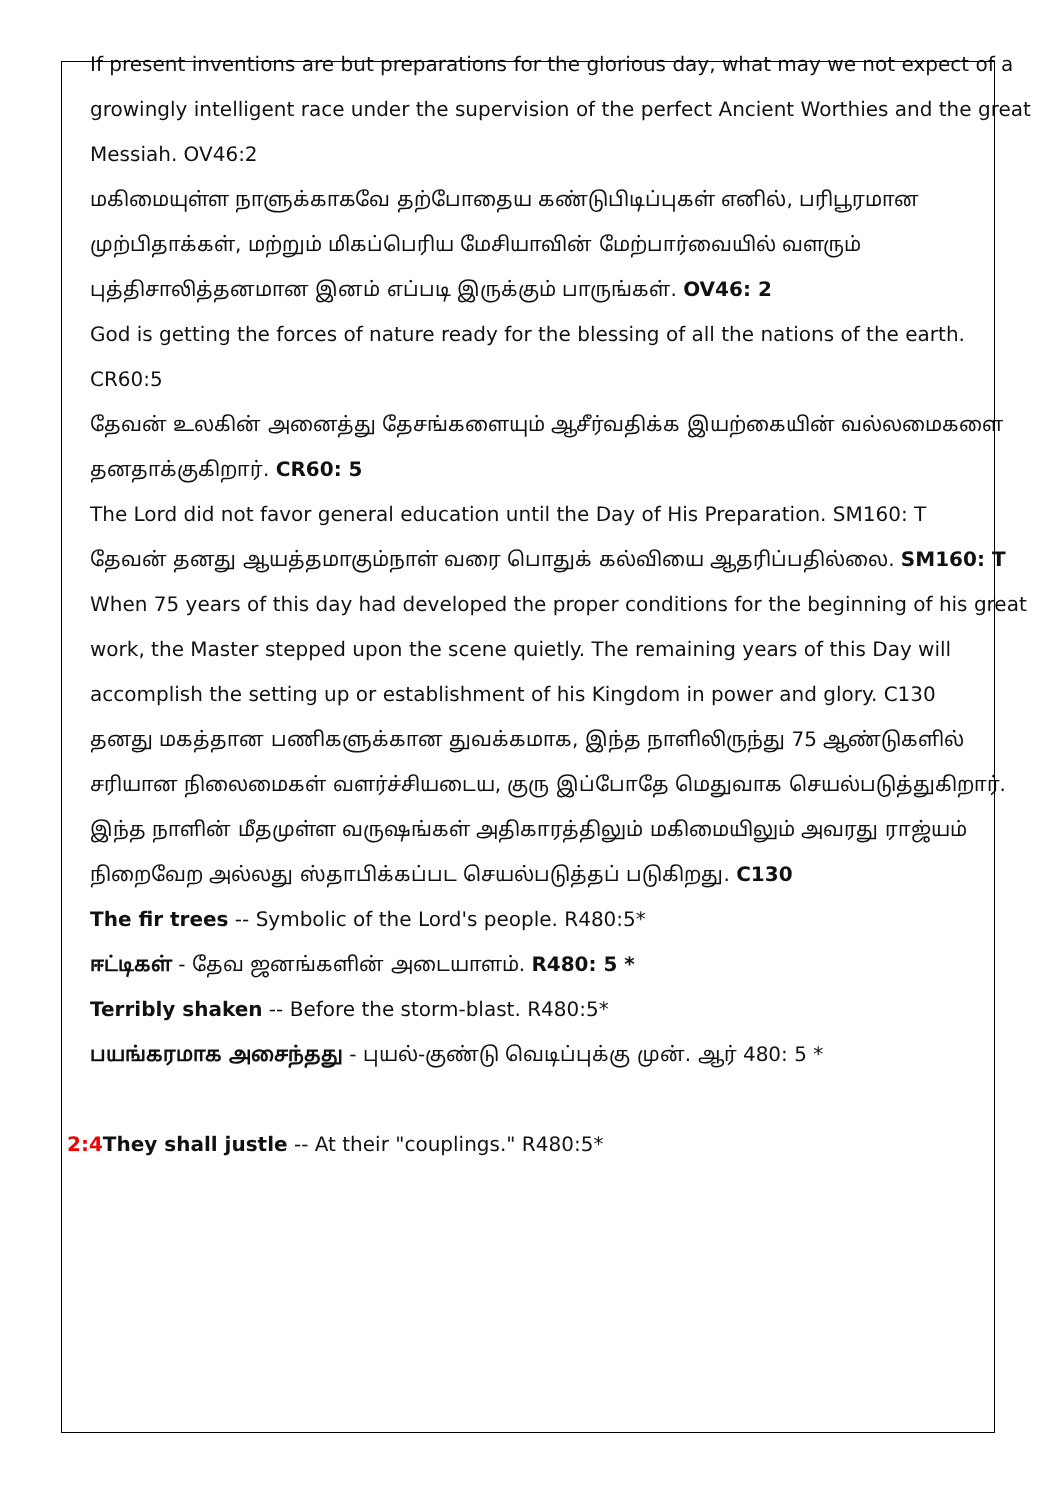If present inventions are but preparations for the glorious day, what may we not expect of a growingly intelligent race under the supervision of the perfect Ancient Worthies and the great Messiah. OV46:2
மகிமையுள்ள நாளுக்காகவே தற்போதைய கண்டுபிடிப்புகள் எனில், பரிபூரமான முற்பிதாக்கள், மற்றும் மிகப்பெரிய மேசியாவின் மேற்பார்வையில் வளரும் புத்திசாலித்தனமான இனம் எப்படி இருக்கும் பாருங்கள். OV46: 2
God is getting the forces of nature ready for the blessing of all the nations of the earth. CR60:5
தேவன் உலகின் அனைத்து தேசங்களையும் ஆசீர்வதிக்க இயற்கையின் வல்லமைகளை தனதாக்குகிறார். CR60: 5
The Lord did not favor general education until the Day of His Preparation. SM160: T
தேவன் தனது ஆயத்தமாகும்நாள் வரை பொதுக் கல்வியை ஆதரிப்பதில்லை. SM160: T
When 75 years of this day had developed the proper conditions for the beginning of his great work, the Master stepped upon the scene quietly. The remaining years of this Day will accomplish the setting up or establishment of his Kingdom in power and glory. C130
தனது மகத்தான பணிகளுக்கான துவக்கமாக, இந்த நாளிலிருந்து 75 ஆண்டுகளில் சரியான நிலைமைகள் வளர்ச்சியடைய, குரு இப்போதே மெதுவாக செயல்படுத்துகிறார். இந்த நாளின் மீதமுள்ள வருஷங்கள் அதிகாரத்திலும் மகிமையிலும் அவரது ராஜ்யம் நிறைவேற அல்லது ஸ்தாபிக்கப்பட செயல்படுத்தப் படுகிறது. C130
The fir trees -- Symbolic of the Lord's people. R480:5*
ஈட்டிகள் - தேவ ஜனங்களின் அடையாளம். R480: 5 *
Terribly shaken -- Before the storm-blast. R480:5*
பயங்கரமாக அசைந்தது - புயல்-குண்டு வெடிப்புக்கு முன். ஆர் 480: 5 *
2:4 They shall justle -- At their "couplings." R480:5*